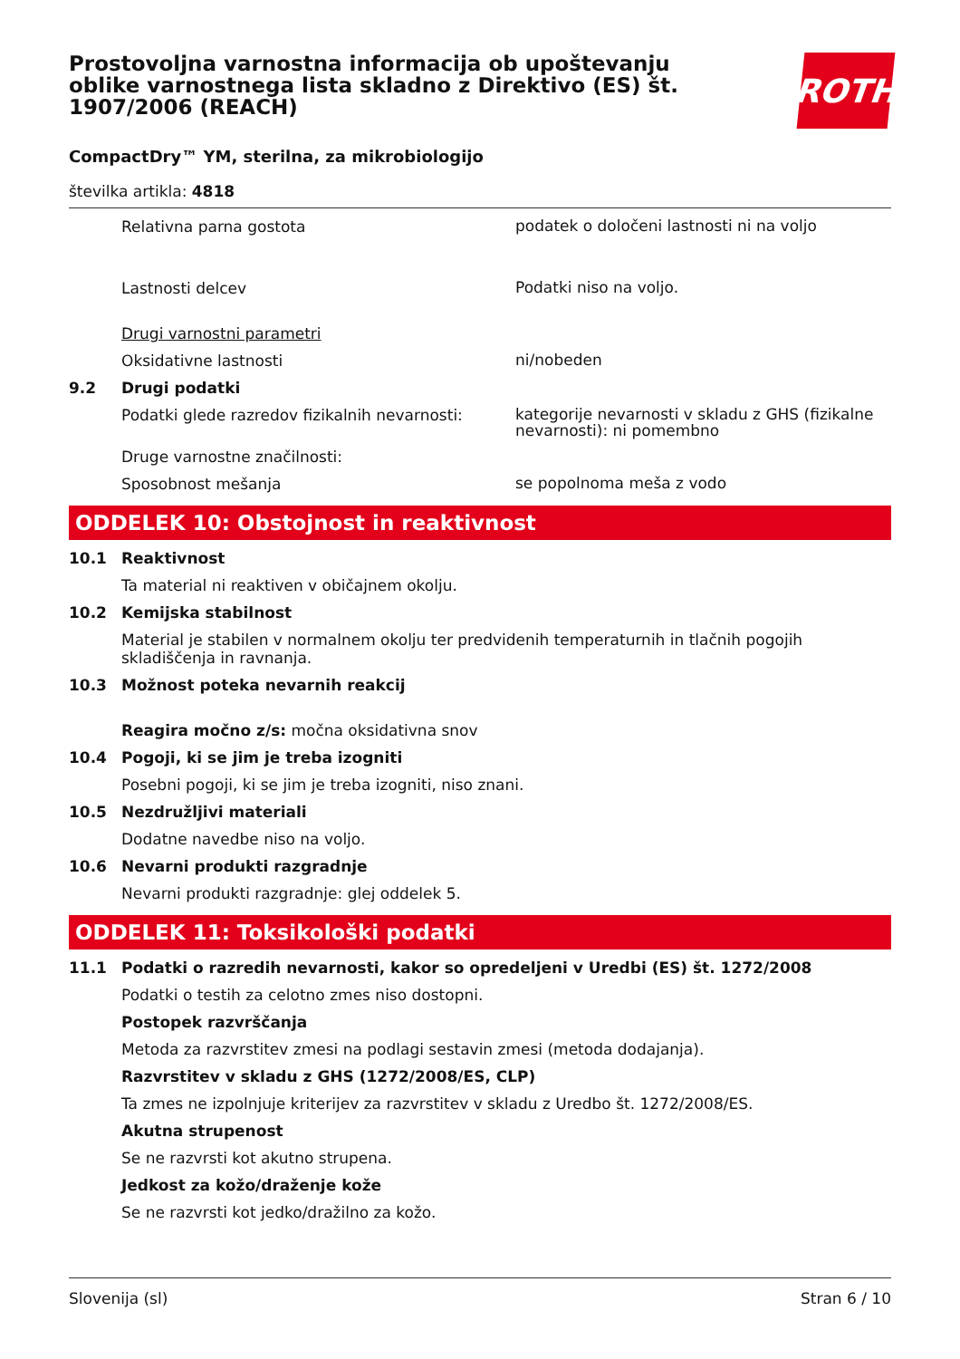Prostovoljna varnostna informacija ob upoštevanju oblike varnostnega lista skladno z Direktivo (ES) št. 1907/2006 (REACH)
ROTH
CompactDry™ YM, sterilna, za mikrobiologijo
številka artikla: 4818
Relativna parna gostota
podatek o določeni lastnosti ni na voljo
Lastnosti delcev
Podatki niso na voljo.
Drugi varnostni parametri
Oksidativne lastnosti
ni/nobeden
9.2 Drugi podatki
Podatki glede razredov fizikalnih nevarnosti:
kategorije nevarnosti v skladu z GHS (fizikalne nevarnosti): ni pomembno
Druge varnostne značilnosti:
Sposobnost mešanja
se popolnoma meša z vodo
ODDELEK 10: Obstojnost in reaktivnost
10.1 Reaktivnost
Ta material ni reaktiven v običajnem okolju.
10.2 Kemijska stabilnost
Material je stabilen v normalnem okolju ter predvidenih temperaturnih in tlačnih pogojih skladiščenja in ravnanja.
10.3 Možnost poteka nevarnih reakcij
Reagira močno z/s: močna oksidativna snov
10.4 Pogoji, ki se jim je treba izogniti
Posebni pogoji, ki se jim je treba izogniti, niso znani.
10.5 Nezdružljivi materiali
Dodatne navedbe niso na voljo.
10.6 Nevarni produkti razgradnje
Nevarni produkti razgradnje: glej oddelek 5.
ODDELEK 11: Toksikološki podatki
11.1 Podatki o razredih nevarnosti, kakor so opredeljeni v Uredbi (ES) št. 1272/2008
Podatki o testih za celotno zmes niso dostopni.
Postopek razvrščanja
Metoda za razvrstitev zmesi na podlagi sestavin zmesi (metoda dodajanja).
Razvrstitev v skladu z GHS (1272/2008/ES, CLP)
Ta zmes ne izpolnjuje kriterijev za razvrstitev v skladu z Uredbo št. 1272/2008/ES.
Akutna strupenost
Se ne razvrsti kot akutno strupena.
Jedkost za kožo/draženje kože
Se ne razvrsti kot jedko/dražilno za kožo.
Slovenija (sl) Stran 6 / 10